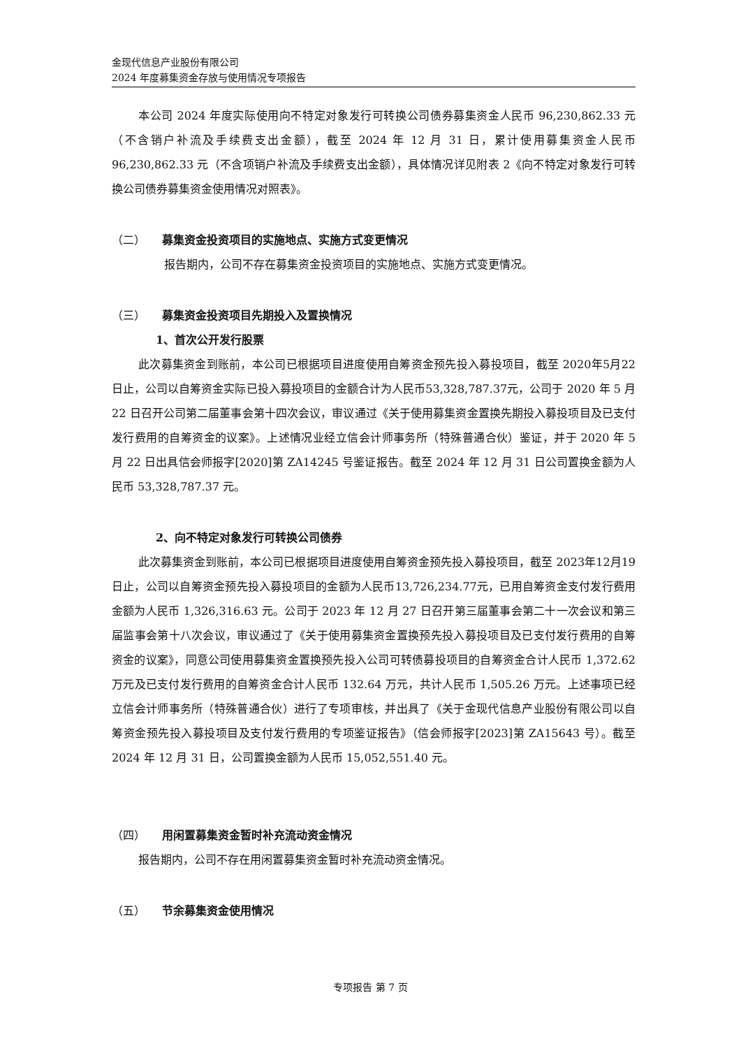金现代信息产业股份有限公司
2024 年度募集资金存放与使用情况专项报告
本公司 2024 年度实际使用向不特定对象发行可转换公司债券募集资金人民币 96,230,862.33 元（不含销户补流及手续费支出金额），截至 2024 年 12 月 31 日，累计使用募集资金人民币 96,230,862.33 元（不含项销户补流及手续费支出金额），具体情况详见附表 2《向不特定对象发行可转换公司债券募集资金使用情况对照表》。
（二） 募集资金投资项目的实施地点、实施方式变更情况
报告期内，公司不存在募集资金投资项目的实施地点、实施方式变更情况。
（三） 募集资金投资项目先期投入及置换情况
1、首次公开发行股票
此次募集资金到账前，本公司已根据项目进度使用自筹资金预先投入募投项目，截至 2020年5月22日止，公司以自筹资金实际已投入募投项目的金额合计为人民币53,328,787.37元，公司于 2020 年 5 月 22 日召开公司第二届董事会第十四次会议，审议通过《关于使用募集资金置换先期投入募投项目及已支付发行费用的自筹资金的议案》。上述情况业经立信会计师事务所（特殊普通合伙）鉴证，并于 2020 年 5 月 22 日出具信会师报字[2020]第 ZA14245 号鉴证报告。截至 2024 年 12 月 31 日公司置换金额为人民币 53,328,787.37 元。
2、向不特定对象发行可转换公司债券
此次募集资金到账前，本公司已根据项目进度使用自筹资金预先投入募投项目，截至 2023年12月19日止，公司以自筹资金预先投入募投项目的金额为人民币13,726,234.77元，已用自筹资金支付发行费用金额为人民币 1,326,316.63 元。公司于 2023 年 12 月 27 日召开第三届董事会第二十一次会议和第三届监事会第十八次会议，审议通过了《关于使用募集资金置换预先投入募投项目及已支付发行费用的自筹资金的议案》，同意公司使用募集资金置换预先投入公司可转债募投项目的自筹资金合计人民币 1,372.62 万元及已支付发行费用的自筹资金合计人民币 132.64 万元，共计人民币 1,505.26 万元。上述事项已经立信会计师事务所（特殊普通合伙）进行了专项审核，并出具了《关于金现代信息产业股份有限公司以自筹资金预先投入募投项目及支付发行费用的专项鉴证报告》（信会师报字[2023]第 ZA15643 号）。截至 2024 年 12 月 31 日，公司置换金额为人民币 15,052,551.40 元。
（四） 用闲置募集资金暂时补充流动资金情况
报告期内，公司不存在用闲置募集资金暂时补充流动资金情况。
（五） 节余募集资金使用情况
专项报告 第 7 页